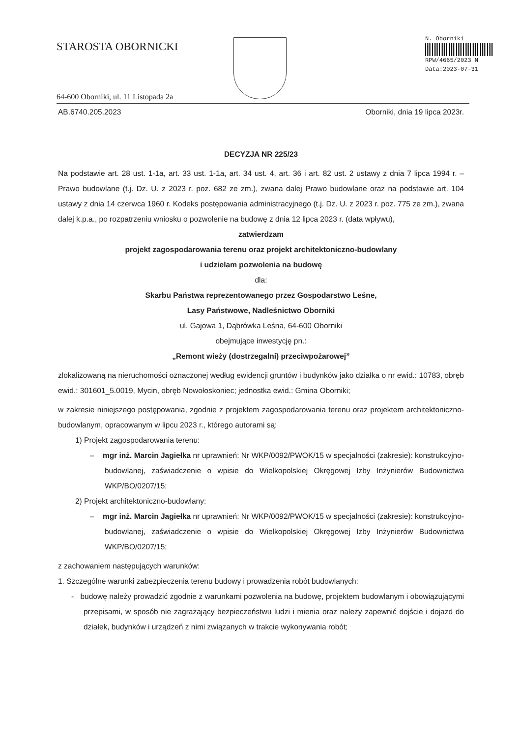STAROSTA OBORNICKI
64-600 Oborniki, ul. 11 Listopada 2a
N. Oborniki
RPW/4665/2023 N
Data:2023-07-31
AB.6740.205.2023 Oborniki, dnia 19 lipca 2023r.
DECYZJA NR 225/23
Na podstawie art. 28 ust. 1-1a, art. 33 ust. 1-1a, art. 34 ust. 4, art. 36 i art. 82 ust. 2 ustawy z dnia 7 lipca 1994 r. – Prawo budowlane (t.j. Dz. U. z 2023 r. poz. 682 ze zm.), zwana dalej Prawo budowlane oraz na podstawie art. 104 ustawy z dnia 14 czerwca 1960 r. Kodeks postępowania administracyjnego (t.j. Dz. U. z 2023 r. poz. 775 ze zm.), zwana dalej k.p.a., po rozpatrzeniu wniosku o pozwolenie na budowę z dnia 12 lipca 2023 r. (data wpływu),
zatwierdzam
projekt zagospodarowania terenu oraz projekt architektoniczno-budowlany
i udzielam pozwolenia na budowę
dla:
Skarbu Państwa reprezentowanego przez Gospodarstwo Leśne,
Lasy Państwowe, Nadleśnictwo Oborniki
ul. Gajowa 1, Dąbrówka Leśna, 64-600 Oborniki
obejmujące inwestycję pn.:
„Remont wieży (dostrzegalni) przeciwpożarowej”
zlokalizowaną na nieruchomości oznaczonej według ewidencji gruntów i budynków jako działka o nr ewid.: 10783, obręb ewid.: 301601_5.0019, Mycin, obręb Nowołoskoniec; jednostka ewid.: Gmina Oborniki;
w zakresie niniejszego postępowania, zgodnie z projektem zagospodarowania terenu oraz projektem architektoniczno-budowlanym, opracowanym w lipcu 2023 r., którego autorami są:
1) Projekt zagospodarowania terenu:
– mgr inż. Marcin Jagiełka nr uprawnień: Nr WKP/0092/PWOK/15 w specjalności (zakresie): konstrukcyjno-budowlanej, zaświadczenie o wpisie do Wielkopolskiej Okręgowej Izby Inżynierów Budownictwa WKP/BO/0207/15;
2) Projekt architektoniczno-budowlany:
– mgr inż. Marcin Jagiełka nr uprawnień: Nr WKP/0092/PWOK/15 w specjalności (zakresie): konstrukcyjno-budowlanej, zaświadczenie o wpisie do Wielkopolskiej Okręgowej Izby Inżynierów Budownictwa WKP/BO/0207/15;
z zachowaniem następujących warunków:
1. Szczególne warunki zabezpieczenia terenu budowy i prowadzenia robót budowlanych:
- budowę należy prowadzić zgodnie z warunkami pozwolenia na budowę, projektem budowlanym i obowiązującymi przepisami, w sposób nie zagrażający bezpieczeństwu ludzi i mienia oraz należy zapewnić dojście i dojazd do działek, budynków i urządzeń z nimi związanych w trakcie wykonywania robót;